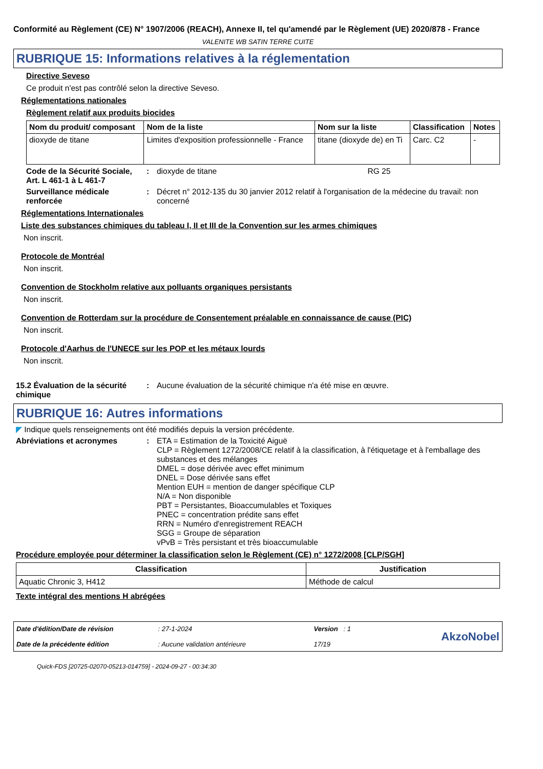Conformité au Règlement (CE) N° 1907/2006 (REACH), Annexe II, tel qu'amendé par le Règlement (UE) 2020/878 - France
VALENITE WB SATIN TERRE CUITE
RUBRIQUE 15: Informations relatives à la réglementation
Directive Seveso
Ce produit n'est pas contrôlé selon la directive Seveso.
Réglementations nationales
Règlement relatif aux produits biocides
| Nom du produit/ composant | Nom de la liste | Nom sur la liste | Classification | Notes |
| --- | --- | --- | --- | --- |
| dioxyde de titane | Limites d'exposition professionnelle - France | titane (dioxyde de) en Ti | Carc. C2 | - |
Code de la Sécurité Sociale, Art. L 461-1 à L 461-7
: dioxyde de titane RG 25
Surveillance médicale renforcée
: Décret n° 2012-135 du 30 janvier 2012 relatif à l'organisation de la médecine du travail: non concerné
Réglementations Internationales
Liste des substances chimiques du tableau I, II et III de la Convention sur les armes chimiques
Non inscrit.
Protocole de Montréal
Non inscrit.
Convention de Stockholm relative aux polluants organiques persistants
Non inscrit.
Convention de Rotterdam sur la procédure de Consentement préalable en connaissance de cause (PIC)
Non inscrit.
Protocole d'Aarhus de l'UNECE sur les POP et les métaux lourds
Non inscrit.
15.2 Évaluation de la sécurité chimique
: Aucune évaluation de la sécurité chimique n'a été mise en œuvre.
RUBRIQUE 16: Autres informations
◤ Indique quels renseignements ont été modifiés depuis la version précédente.
Abréviations et acronymes : ETA = Estimation de la Toxicité Aiguë
CLP = Règlement 1272/2008/CE relatif à la classification, à l'étiquetage et à l'emballage des substances et des mélanges
DMEL = dose dérivée avec effet minimum
DNEL = Dose dérivée sans effet
Mention EUH = mention de danger spécifique CLP
N/A = Non disponible
PBT = Persistantes, Bioaccumulables et Toxiques
PNEC = concentration prédite sans effet
RRN = Numéro d'enregistrement REACH
SGG = Groupe de séparation
vPvB = Très persistant et très bioaccumulable
Procédure employée pour déterminer la classification selon le Règlement (CE) n° 1272/2008 [CLP/SGH]
| Classification | Justification |
| --- | --- |
| Aquatic Chronic 3, H412 | Méthode de calcul |
Texte intégral des mentions H abrégées
Date d'édition/Date de révision
Date de la précédente édition
: 27-1-2024
: Aucune validation antérieure
Version : 1
17/19
AkzoNobel
Quick-FDS [20725-02070-05213-014759] - 2024-09-27 - 00:34:30